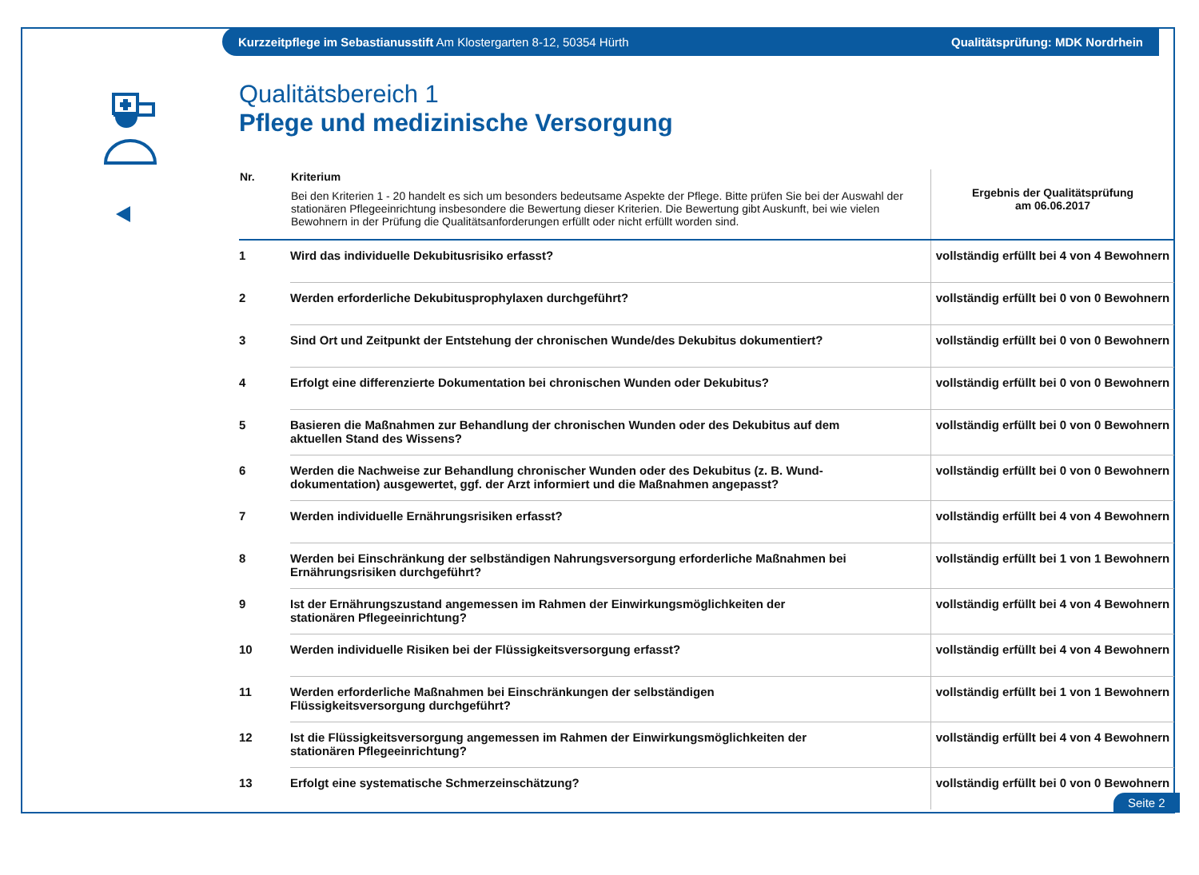Kurzzeitpflege im Sebastianusstift Am Klostergarten 8-12, 50354 Hürth Qualitätsprüfung: MDK Nordrhein
Qualitätsbereich 1
Pflege und medizinische Versorgung
| Nr. | Kriterium Bei den Kriterien 1 - 20 handelt es sich um besonders bedeutsame Aspekte der Pflege. Bitte prüfen Sie bei der Auswahl der stationären Pflegeeinrichtung insbesondere die Bewertung dieser Kriterien. Die Bewertung gibt Auskunft, bei wie vielen Bewohnern in der Prüfung die Qualitätsanforderungen erfüllt oder nicht erfüllt worden sind. | Ergebnis der Qualitätsprüfung am 06.06.2017 |
| --- | --- | --- |
| 1 | Wird das individuelle Dekubitusrisiko erfasst? | vollständig erfüllt bei 4 von 4 Bewohnern |
| 2 | Werden erforderliche Dekubitusprophylaxen durchgeführt? | vollständig erfüllt bei 0 von 0 Bewohnern |
| 3 | Sind Ort und Zeitpunkt der Entstehung der chronischen Wunde/des Dekubitus dokumentiert? | vollständig erfüllt bei 0 von 0 Bewohnern |
| 4 | Erfolgt eine differenzierte Dokumentation bei chronischen Wunden oder Dekubitus? | vollständig erfüllt bei 0 von 0 Bewohnern |
| 5 | Basieren die Maßnahmen zur Behandlung der chronischen Wunden oder des Dekubitus auf dem aktuellen Stand des Wissens? | vollständig erfüllt bei 0 von 0 Bewohnern |
| 6 | Werden die Nachweise zur Behandlung chronischer Wunden oder des Dekubitus (z. B. Wund- dokumentation) ausgewertet, ggf. der Arzt informiert und die Maßnahmen angepasst? | vollständig erfüllt bei 0 von 0 Bewohnern |
| 7 | Werden individuelle Ernährungsrisiken erfasst? | vollständig erfüllt bei 4 von 4 Bewohnern |
| 8 | Werden bei Einschränkung der selbständigen Nahrungsversorgung erforderliche Maßnahmen bei Ernährungsrisiken durchgeführt? | vollständig erfüllt bei 1 von 1 Bewohnern |
| 9 | Ist der Ernährungszustand angemessen im Rahmen der Einwirkungsmöglichkeiten der stationären Pflegeeinrichtung? | vollständig erfüllt bei 4 von 4 Bewohnern |
| 10 | Werden individuelle Risiken bei der Flüssigkeitsversorgung erfasst? | vollständig erfüllt bei 4 von 4 Bewohnern |
| 11 | Werden erforderliche Maßnahmen bei Einschränkungen der selbständigen Flüssigkeitsversorgung durchgeführt? | vollständig erfüllt bei 1 von 1 Bewohnern |
| 12 | Ist die Flüssigkeitsversorgung angemessen im Rahmen der Einwirkungsmöglichkeiten der stationären Pflegeeinrichtung? | vollständig erfüllt bei 4 von 4 Bewohnern |
| 13 | Erfolgt eine systematische Schmerzeinschätzung? | vollständig erfüllt bei 0 von 0 Bewohnern |
Seite 2